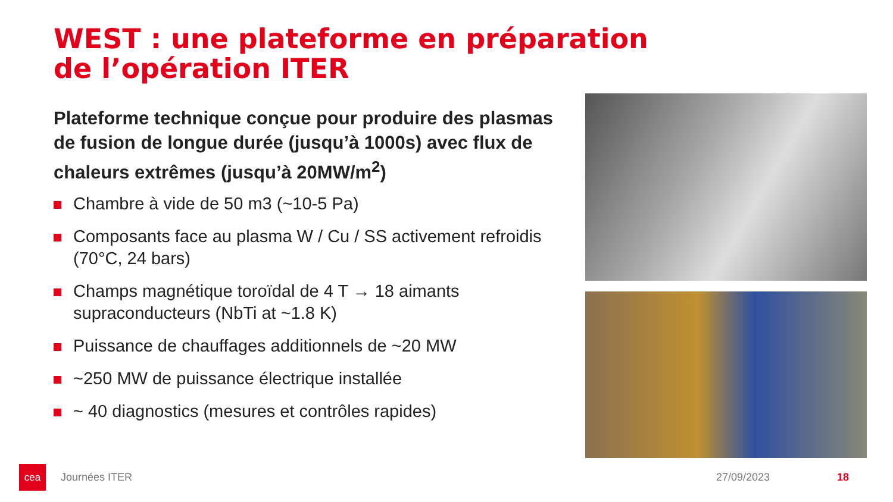WEST : une plateforme en préparation
de l’opération ITER
Plateforme technique conçue pour produire des plasmas de fusion de longue durée (jusqu’à 1000s) avec flux de chaleurs extrêmes (jusqu’à 20MW/m<sup>2</sup>)
Chambre à vide de 50 m3 (~10-5 Pa)
Composants face au plasma W / Cu / SS activement refroidis (70°C, 24 bars)
Champs magnétique toroïdal de 4 T → 18 aimants supraconducteurs (NbTi at ~1.8 K)
Puissance de chauffages additionnels de ~20 MW
~250 MW de puissance électrique installée
~ 40 diagnostics (mesures et contrôles rapides)
cea
Journées ITER 27/09/2023 18